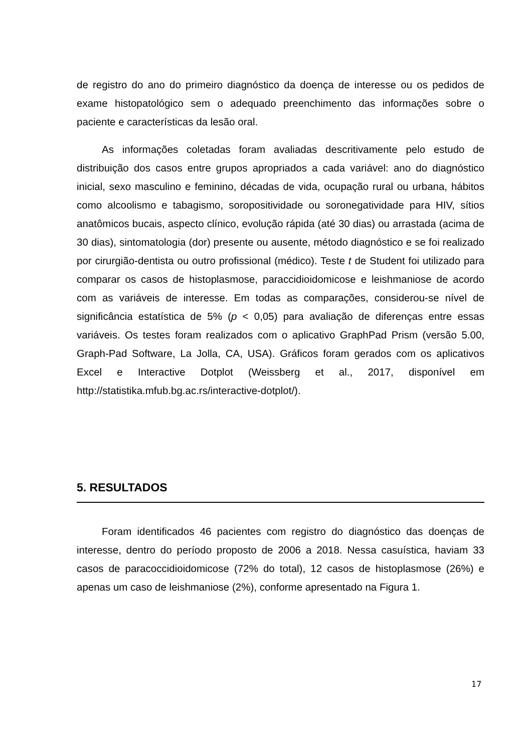de registro do ano do primeiro diagnóstico da doença de interesse ou os pedidos de exame histopatológico sem o adequado preenchimento das informações sobre o paciente e características da lesão oral.
As informações coletadas foram avaliadas descritivamente pelo estudo de distribuição dos casos entre grupos apropriados a cada variável: ano do diagnóstico inicial, sexo masculino e feminino, décadas de vida, ocupação rural ou urbana, hábitos como alcoolismo e tabagismo, soropositividade ou soronegatividade para HIV, sítios anatômicos bucais, aspecto clínico, evolução rápida (até 30 dias) ou arrastada (acima de 30 dias), sintomatologia (dor) presente ou ausente, método diagnóstico e se foi realizado por cirurgião-dentista ou outro profissional (médico). Teste t de Student foi utilizado para comparar os casos de histoplasmose, paraccidioidomicose e leishmaniose de acordo com as variáveis de interesse. Em todas as comparações, considerou-se nível de significância estatística de 5% (p < 0,05) para avaliação de diferenças entre essas variáveis. Os testes foram realizados com o aplicativo GraphPad Prism (versão 5.00, Graph-Pad Software, La Jolla, CA, USA). Gráficos foram gerados com os aplicativos Excel e Interactive Dotplot (Weissberg et al., 2017, disponível em http://statistika.mfub.bg.ac.rs/interactive-dotplot/).
5. RESULTADOS
Foram identificados 46 pacientes com registro do diagnóstico das doenças de interesse, dentro do período proposto de 2006 a 2018. Nessa casuística, haviam 33 casos de paracoccidioidomicose (72% do total), 12 casos de histoplasmose (26%) e apenas um caso de leishmaniose (2%), conforme apresentado na Figura 1.
17